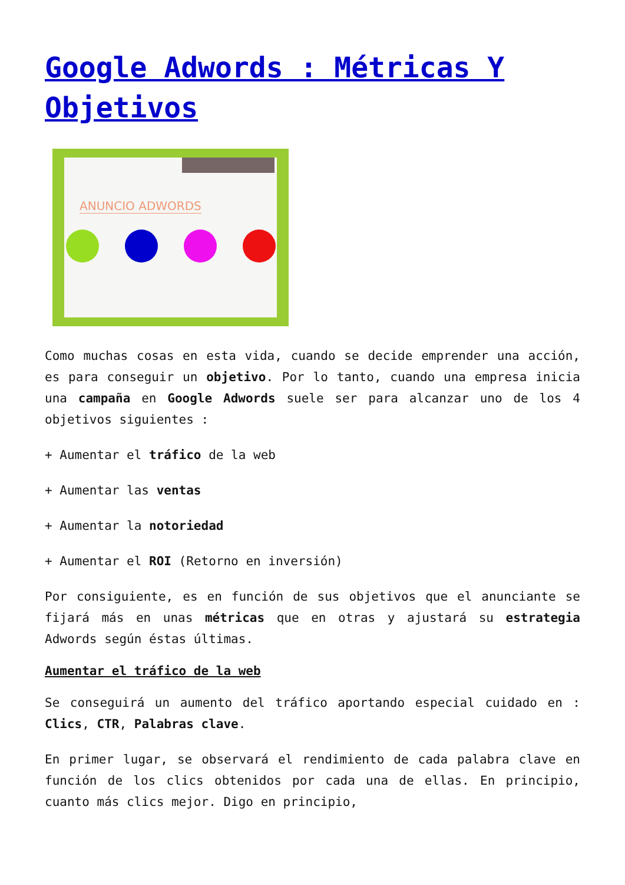Google Adwords : Métricas Y Objetivos
ANUNCIO ADWORDS
Como muchas cosas en esta vida, cuando se decide emprender una acción, es para conseguir un objetivo. Por lo tanto, cuando una empresa inicia una campaña en Google Adwords suele ser para alcanzar uno de los 4 objetivos siguientes :
+ Aumentar el tráfico de la web
+ Aumentar las ventas
+ Aumentar la notoriedad
+ Aumentar el ROI (Retorno en inversión)
Por consiguiente, es en función de sus objetivos que el anunciante se fijará más en unas métricas que en otras y ajustará su estrategia Adwords según éstas últimas.
Aumentar el tráfico de la web
Se conseguirá un aumento del tráfico aportando especial cuidado en : Clics, CTR, Palabras clave.
En primer lugar, se observará el rendimiento de cada palabra clave en función de los clics obtenidos por cada una de ellas. En principio, cuanto más clics mejor. Digo en principio,